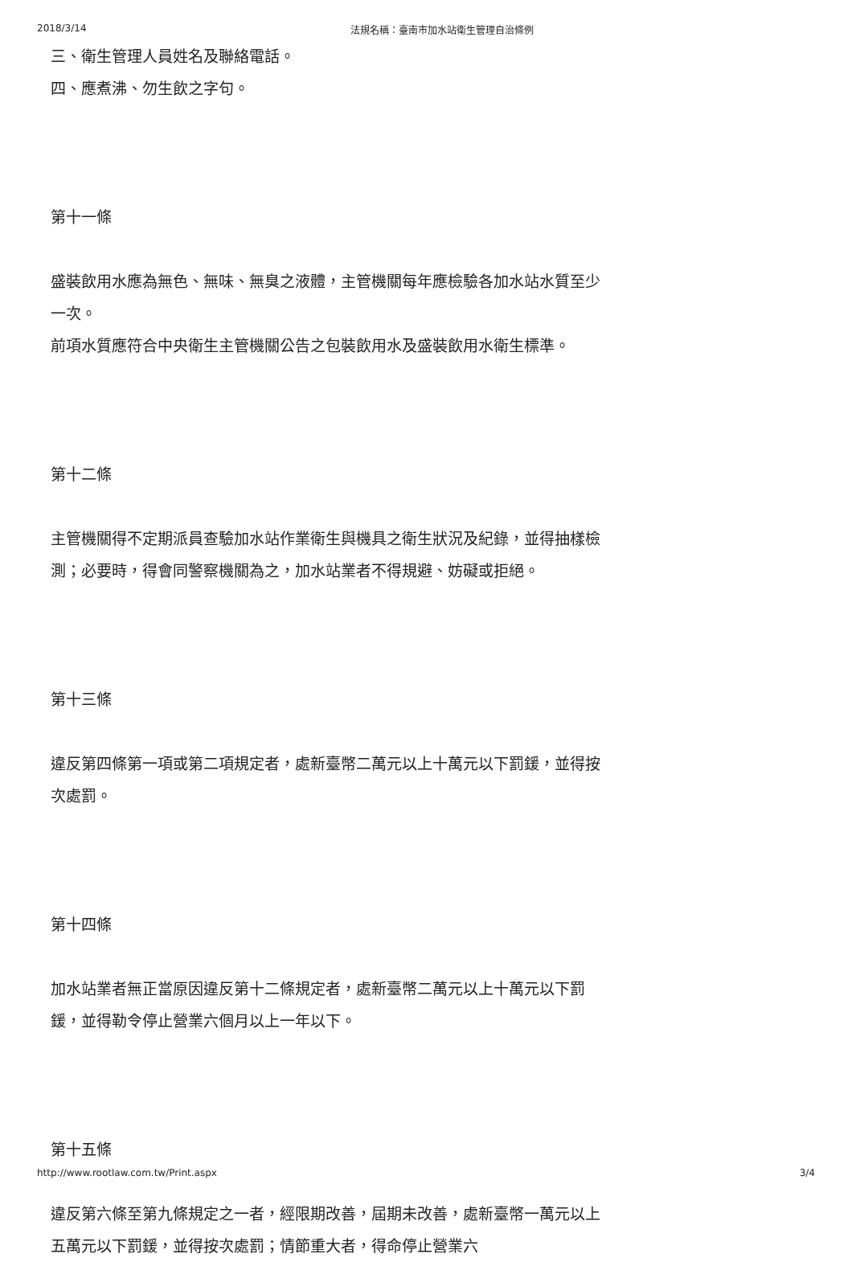2018/3/14 法規名稱：臺南市加水站衛生管理自治條例
三、衛生管理人員姓名及聯絡電話。
四、應煮沸、勿生飲之字句。
第十一條
盛裝飲用水應為無色、無味、無臭之液體，主管機關每年應檢驗各加水站水質至少一次。
前項水質應符合中央衛生主管機關公告之包裝飲用水及盛裝飲用水衛生標準。
第十二條
主管機關得不定期派員查驗加水站作業衛生與機具之衛生狀況及紀錄，並得抽樣檢測；必要時，得會同警察機關為之，加水站業者不得規避、妨礙或拒絕。
第十三條
違反第四條第一項或第二項規定者，處新臺幣二萬元以上十萬元以下罰鍰，並得按次處罰。
第十四條
加水站業者無正當原因違反第十二條規定者，處新臺幣二萬元以上十萬元以下罰鍰，並得勒令停止營業六個月以上一年以下。
第十五條
違反第六條至第九條規定之一者，經限期改善，屆期未改善，處新臺幣一萬元以上五萬元以下罰鍰，並得按次處罰；情節重大者，得命停止營業六
http://www.rootlaw.com.tw/Print.aspx 3/4